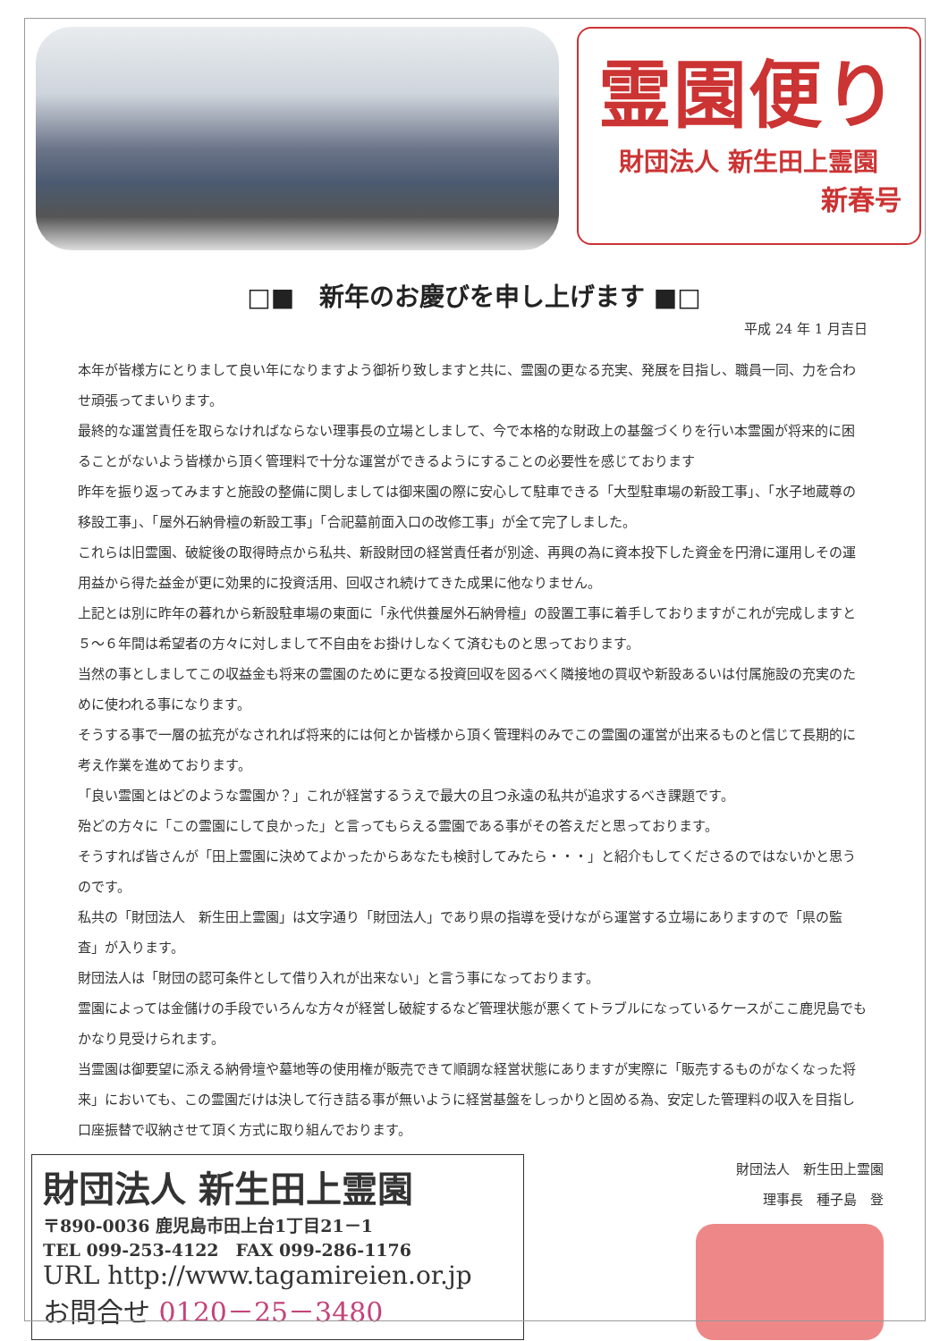霊園便り
財団法人 新生田上霊園
新春号
□■　新年のお慶びを申し上げます ■□
平成 24 年 1 月吉日
本年が皆様方にとりまして良い年になりますよう御祈り致しますと共に、霊園の更なる充実、発展を目指し、職員一同、力を合わせ頑張ってまいります。
最終的な運営責任を取らなければならない理事長の立場としまして、今で本格的な財政上の基盤づくりを行い本霊園が将来的に困ることがないよう皆様から頂く管理料で十分な運営ができるようにすることの必要性を感じております
昨年を振り返ってみますと施設の整備に関しましては御来園の際に安心して駐車できる「大型駐車場の新設工事」、「水子地蔵尊の移設工事」、「屋外石納骨檀の新設工事」「合祀墓前面入口の改修工事」が全て完了しました。
これらは旧霊園、破綻後の取得時点から私共、新設財団の経営責任者が別途、再興の為に資本投下した資金を円滑に運用しその運用益から得た益金が更に効果的に投資活用、回収され続けてきた成果に他なりません。
上記とは別に昨年の暮れから新設駐車場の東面に「永代供養屋外石納骨檀」の設置工事に着手しておりますがこれが完成しますと５～６年間は希望者の方々に対しまして不自由をお掛けしなくて済むものと思っております。
当然の事としましてこの収益金も将来の霊園のために更なる投資回収を図るべく隣接地の買収や新設あるいは付属施設の充実のために使われる事になります。
そうする事で一層の拡充がなされれば将来的には何とか皆様から頂く管理料のみでこの霊園の運営が出来るものと信じて長期的に考え作業を進めております。
「良い霊園とはどのような霊園か？」これが経営するうえで最大の且つ永遠の私共が追求するべき課題です。
殆どの方々に「この霊園にして良かった」と言ってもらえる霊園である事がその答えだと思っております。
そうすれば皆さんが「田上霊園に決めてよかったからあなたも検討してみたら・・・」と紹介もしてくださるのではないかと思うのです。
私共の「財団法人　新生田上霊園」は文字通り「財団法人」であり県の指導を受けながら運営する立場にありますので「県の監査」が入ります。
財団法人は「財団の認可条件として借り入れが出来ない」と言う事になっております。
霊園によっては金儲けの手段でいろんな方々が経営し破綻するなど管理状態が悪くてトラブルになっているケースがここ鹿児島でもかなり見受けられます。
当霊園は御要望に添える納骨壇や墓地等の使用権が販売できて順調な経営状態にありますが実際に「販売するものがなくなった将来」においても、この霊園だけは決して行き詰る事が無いように経営基盤をしっかりと固める為、安定した管理料の収入を目指し口座振替で収納させて頂く方式に取り組んでおります。
財団法人 新生田上霊園
〒890-0036 鹿児島市田上台1丁目21－1
TEL 099-253-4122　FAX 099-286-1176
URL http://www.tagamireien.or.jp
お問合せ 0120－25－3480
財団法人　新生田上霊園
理事長　種子島　登